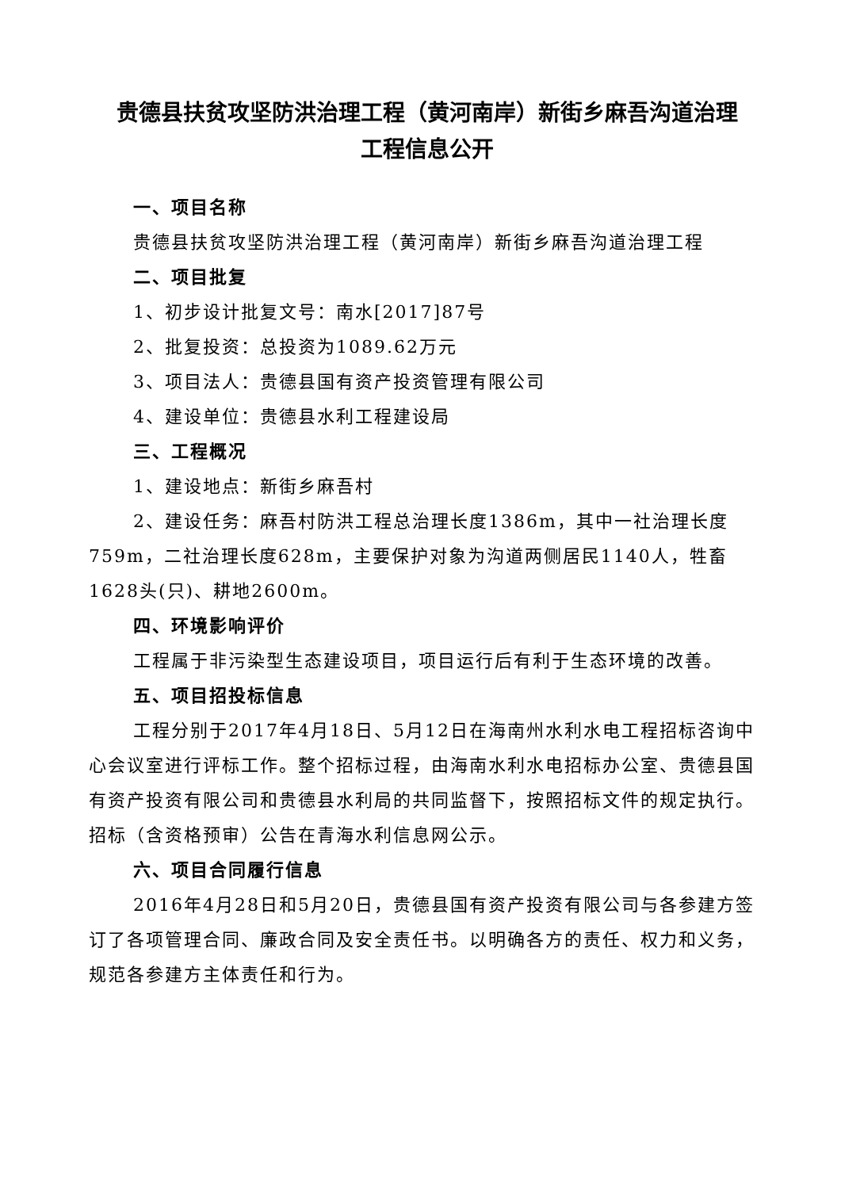贵德县扶贫攻坚防洪治理工程（黄河南岸）新街乡麻吾沟道治理
工程信息公开
一、项目名称
贵德县扶贫攻坚防洪治理工程（黄河南岸）新街乡麻吾沟道治理工程
二、项目批复
1、初步设计批复文号：南水[2017]87号
2、批复投资：总投资为1089.62万元
3、项目法人：贵德县国有资产投资管理有限公司
4、建设单位：贵德县水利工程建设局
三、工程概况
1、建设地点：新街乡麻吾村
2、建设任务：麻吾村防洪工程总治理长度1386m，其中一社治理长度759m，二社治理长度628m，主要保护对象为沟道两侧居民1140人，牲畜1628头(只)、耕地2600m。
四、环境影响评价
工程属于非污染型生态建设项目，项目运行后有利于生态环境的改善。
五、项目招投标信息
工程分别于2017年4月18日、5月12日在海南州水利水电工程招标咨询中心会议室进行评标工作。整个招标过程，由海南水利水电招标办公室、贵德县国有资产投资有限公司和贵德县水利局的共同监督下，按照招标文件的规定执行。招标（含资格预审）公告在青海水利信息网公示。
六、项目合同履行信息
2016年4月28日和5月20日，贵德县国有资产投资有限公司与各参建方签订了各项管理合同、廉政合同及安全责任书。以明确各方的责任、权力和义务，规范各参建方主体责任和行为。